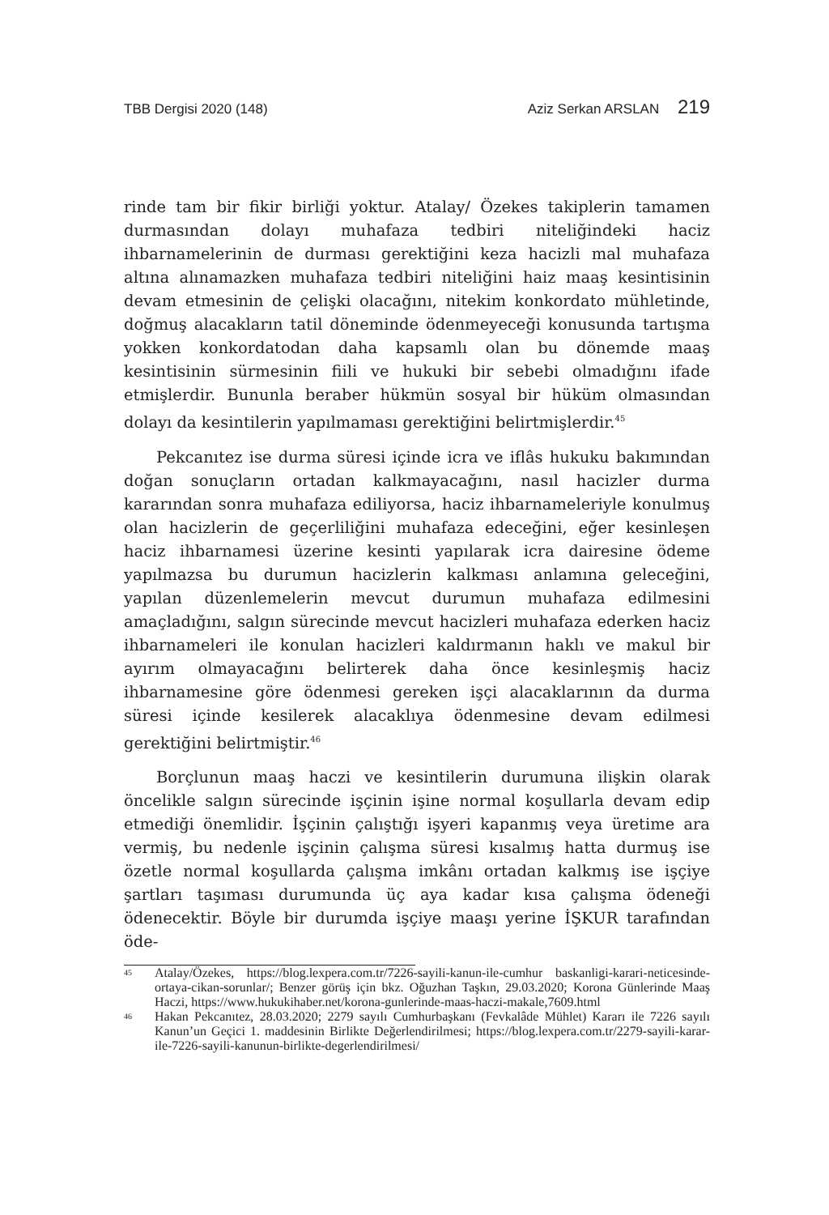TBB Dergisi 2020 (148) Aziz Serkan ARSLAN 219
rinde tam bir fikir birliği yoktur. Atalay/ Özekes takiplerin tamamen durmasından dolayı muhafaza tedbiri niteliğindeki haciz ihbarnamelerinin de durması gerektiğini keza hacizli mal muhafaza altına alınamazken muhafaza tedbiri niteliğini haiz maaş kesintisinin devam etmesinin de çelişki olacağını, nitekim konkordato mühletinde, doğmuş alacakların tatil döneminde ödenmeyeceği konusunda tartışma yokken konkordatodan daha kapsamlı olan bu dönemde maaş kesintisinin sürmesinin fiili ve hukuki bir sebebi olmadığını ifade etmişlerdir. Bununla beraber hükmün sosyal bir hüküm olmasından dolayı da kesintilerin yapılmaması gerektiğini belirtmişlerdir.<sup>45</sup>
Pekcanıtez ise durma süresi içinde icra ve iflâs hukuku bakımından doğan sonuçların ortadan kalkmayacağını, nasıl hacizler durma kararından sonra muhafaza ediliyorsa, haciz ihbarnameleriyle konulmuş olan hacizlerin de geçerliliğini muhafaza edeceğini, eğer kesinleşen haciz ihbarnamesi üzerine kesinti yapılarak icra dairesine ödeme yapılmazsa bu durumun hacizlerin kalkması anlamına geleceğini, yapılan düzenlemelerin mevcut durumun muhafaza edilmesini amaçladığını, salgın sürecinde mevcut hacizleri muhafaza ederken haciz ihbarnameleri ile konulan hacizleri kaldırmanın haklı ve makul bir ayırım olmayacağını belirterek daha önce kesinleşmiş haciz ihbarnamesine göre ödenmesi gereken işçi alacaklarının da durma süresi içinde kesilerek alacaklıya ödenmesine devam edilmesi gerektiğini belirtmiştir.<sup>46</sup>
Borçlunun maaş haczi ve kesintilerin durumuna ilişkin olarak öncelikle salgın sürecinde işçinin işine normal koşullarla devam edip etmediği önemlidir. İşçinin çalıştığı işyeri kapanmış veya üretime ara vermiş, bu nedenle işçinin çalışma süresi kısalmış hatta durmuş ise özetle normal koşullarda çalışma imkânı ortadan kalkmış ise işçiye şartları taşıması durumunda üç aya kadar kısa çalışma ödeneği ödenecektir. Böyle bir durumda işçiye maaşı yerine İŞKUR tarafından öde-
<sup>45</sup> Atalay/Özekes, https://blog.lexpera.com.tr/7226-sayili-kanun-ile-cumhur baskanligi-karari-neticesinde-ortaya-cikan-sorunlar/; Benzer görüş için bkz. Oğuzhan Taşkın, 29.03.2020; Korona Günlerinde Maaş Haczi, https://www.hukukihaber.net/korona-gunlerinde-maas-haczi-makale,7609.html
<sup>46</sup> Hakan Pekcanıtez, 28.03.2020; 2279 sayılı Cumhurbaşkanı (Fevkalâde Mühlet) Kararı ile 7226 sayılı Kanun’un Geçici 1. maddesinin Birlikte Değerlendirilmesi; https://blog.lexpera.com.tr/2279-sayili-karar-ile-7226-sayili-kanunun-birlikte-degerlendirilmesi/